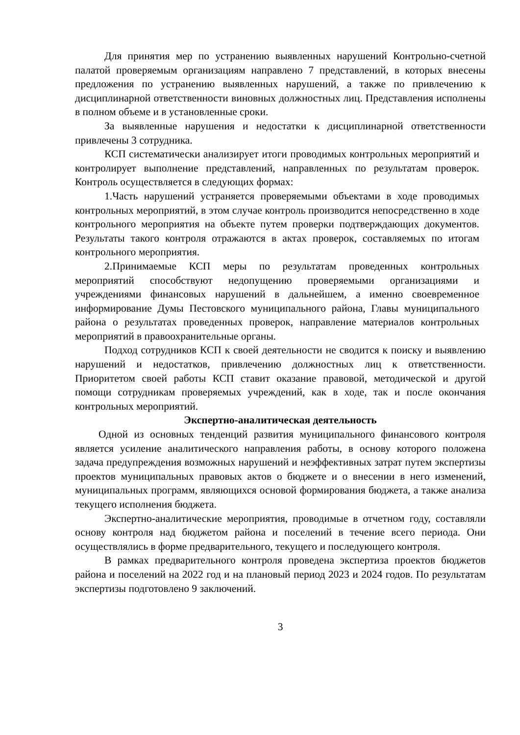Для принятия мер по устранению выявленных нарушений Контрольно-счетной палатой проверяемым организациям направлено 7 представлений, в которых внесены предложения по устранению выявленных нарушений, а также по привлечению к дисциплинарной ответственности виновных должностных лиц. Представления исполнены в полном объеме и в установленные сроки.
За выявленные нарушения и недостатки к дисциплинарной ответственности привлечены 3 сотрудника.
КСП систематически анализирует итоги проводимых контрольных мероприятий и контролирует выполнение представлений, направленных по результатам проверок. Контроль осуществляется в следующих формах:
1.Часть нарушений устраняется проверяемыми объектами в ходе проводимых контрольных мероприятий, в этом случае контроль производится непосредственно в ходе контрольного мероприятия на объекте путем проверки подтверждающих документов. Результаты такого контроля отражаются в актах проверок, составляемых по итогам контрольного мероприятия.
2.Принимаемые КСП меры по результатам проведенных контрольных мероприятий способствуют недопущению проверяемыми организациями и учреждениями финансовых нарушений в дальнейшем, а именно своевременное информирование Думы Пестовского муниципального района, Главы муниципального района о результатах проведенных проверок, направление материалов контрольных мероприятий в правоохранительные органы.
Подход сотрудников КСП к своей деятельности не сводится к поиску и выявлению нарушений и недостатков, привлечению должностных лиц к ответственности. Приоритетом своей работы КСП ставит оказание правовой, методической и другой помощи сотрудникам проверяемых учреждений, как в ходе, так и после окончания контрольных мероприятий.
Экспертно-аналитическая деятельность
Одной из основных тенденций развития муниципального финансового контроля является усиление аналитического направления работы, в основу которого положена задача предупреждения возможных нарушений и неэффективных затрат путем экспертизы проектов муниципальных правовых актов о бюджете и о внесении в него изменений, муниципальных программ, являющихся основой формирования бюджета, а также анализа текущего исполнения бюджета.
Экспертно-аналитические мероприятия, проводимые в отчетном году, составляли основу контроля над бюджетом района и поселений в течение всего периода. Они осуществлялись в форме предварительного, текущего и последующего контроля.
В рамках предварительного контроля проведена экспертиза проектов бюджетов района и поселений на 2022 год и на плановый период 2023 и 2024 годов. По результатам экспертизы подготовлено 9 заключений.
3